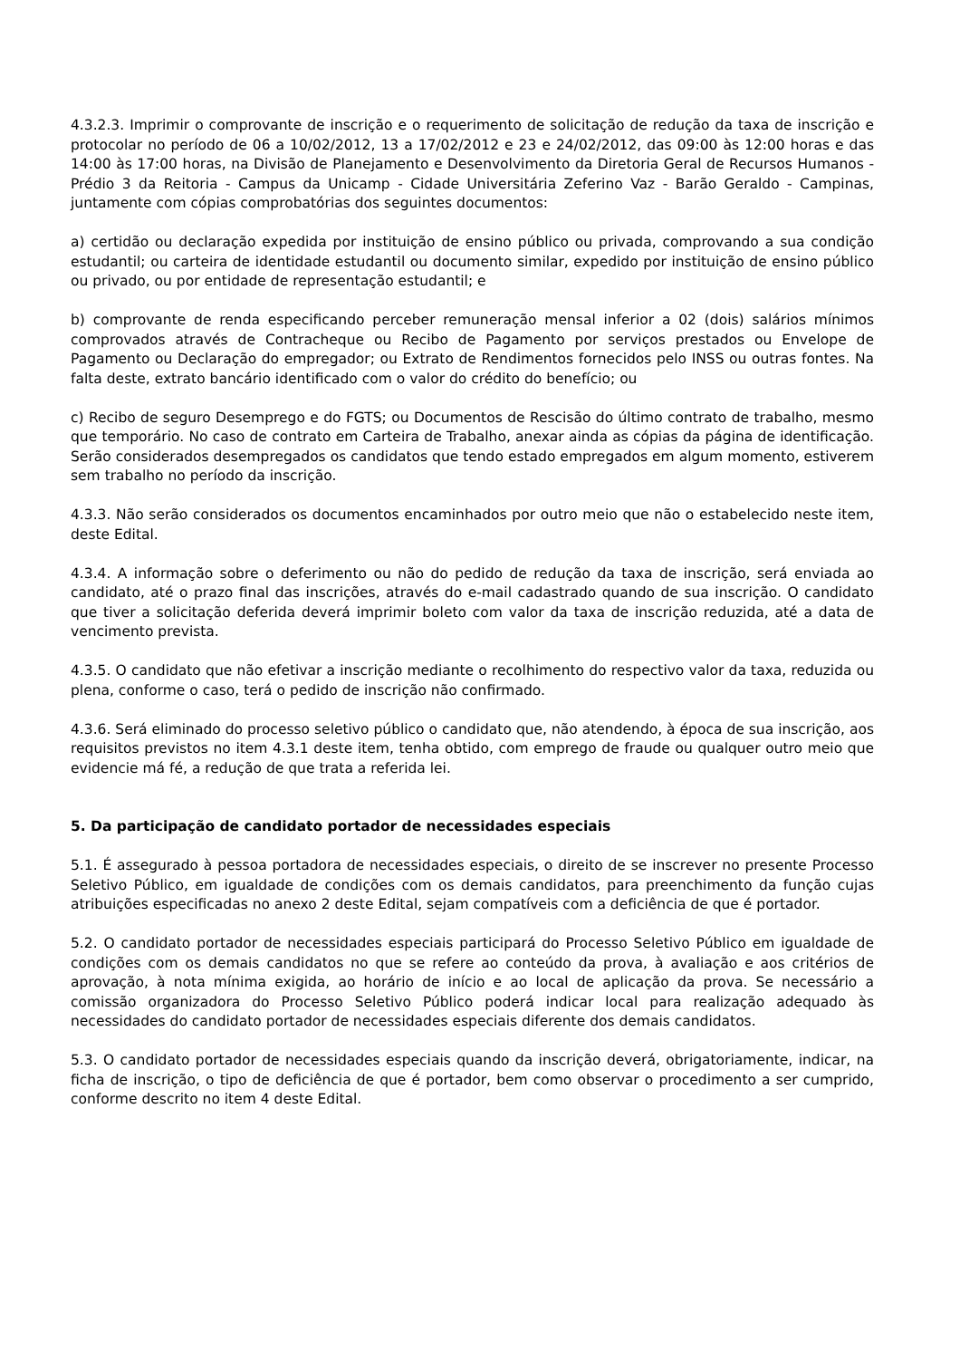4.3.2.3. Imprimir o comprovante de inscrição e o requerimento de solicitação de redução da taxa de inscrição e protocolar no período de 06 a 10/02/2012, 13 a 17/02/2012 e 23 e 24/02/2012, das 09:00 às 12:00 horas e das 14:00 às 17:00 horas, na Divisão de Planejamento e Desenvolvimento da Diretoria Geral de Recursos Humanos - Prédio 3 da Reitoria - Campus da Unicamp - Cidade Universitária Zeferino Vaz - Barão Geraldo - Campinas, juntamente com cópias comprobatórias dos seguintes documentos:
a) certidão ou declaração expedida por instituição de ensino público ou privada, comprovando a sua condição estudantil; ou carteira de identidade estudantil ou documento similar, expedido por instituição de ensino público ou privado, ou por entidade de representação estudantil; e
b) comprovante de renda especificando perceber remuneração mensal inferior a 02 (dois) salários mínimos comprovados através de Contracheque ou Recibo de Pagamento por serviços prestados ou Envelope de Pagamento ou Declaração do empregador; ou Extrato de Rendimentos fornecidos pelo INSS ou outras fontes. Na falta deste, extrato bancário identificado com o valor do crédito do benefício; ou
c) Recibo de seguro Desemprego e do FGTS; ou Documentos de Rescisão do último contrato de trabalho, mesmo que temporário. No caso de contrato em Carteira de Trabalho, anexar ainda as cópias da página de identificação. Serão considerados desempregados os candidatos que tendo estado empregados em algum momento, estiverem sem trabalho no período da inscrição.
4.3.3. Não serão considerados os documentos encaminhados por outro meio que não o estabelecido neste item, deste Edital.
4.3.4. A informação sobre o deferimento ou não do pedido de redução da taxa de inscrição, será enviada ao candidato, até o prazo final das inscrições, através do e-mail cadastrado quando de sua inscrição. O candidato que tiver a solicitação deferida deverá imprimir boleto com valor da taxa de inscrição reduzida, até a data de vencimento prevista.
4.3.5. O candidato que não efetivar a inscrição mediante o recolhimento do respectivo valor da taxa, reduzida ou plena, conforme o caso, terá o pedido de inscrição não confirmado.
4.3.6. Será eliminado do processo seletivo público o candidato que, não atendendo, à época de sua inscrição, aos requisitos previstos no item 4.3.1 deste item, tenha obtido, com emprego de fraude ou qualquer outro meio que evidencie má fé, a redução de que trata a referida lei.
5. Da participação de candidato portador de necessidades especiais
5.1. É assegurado à pessoa portadora de necessidades especiais, o direito de se inscrever no presente Processo Seletivo Público, em igualdade de condições com os demais candidatos, para preenchimento da função cujas atribuições especificadas no anexo 2 deste Edital, sejam compatíveis com a deficiência de que é portador.
5.2. O candidato portador de necessidades especiais participará do Processo Seletivo Público em igualdade de condições com os demais candidatos no que se refere ao conteúdo da prova, à avaliação e aos critérios de aprovação, à nota mínima exigida, ao horário de início e ao local de aplicação da prova. Se necessário a comissão organizadora do Processo Seletivo Público poderá indicar local para realização adequado às necessidades do candidato portador de necessidades especiais diferente dos demais candidatos.
5.3. O candidato portador de necessidades especiais quando da inscrição deverá, obrigatoriamente, indicar, na ficha de inscrição, o tipo de deficiência de que é portador, bem como observar o procedimento a ser cumprido, conforme descrito no item 4 deste Edital.